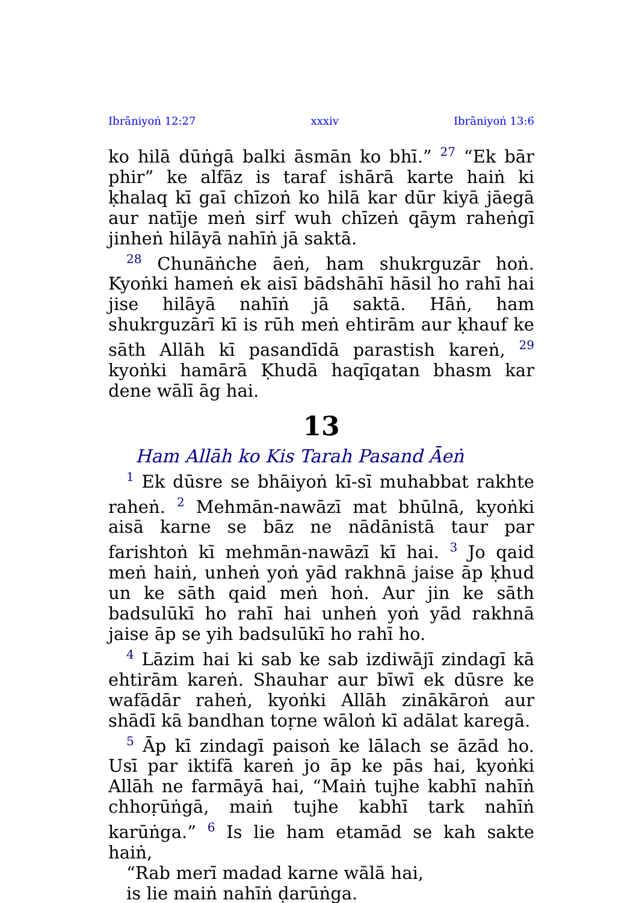Ibrāniyoṅ 12:27 xxxiv Ibrāniyoṅ 13:6
ko hilā dūṅgā balki āsmān ko bhī.” <sup>27</sup> “Ek bār phir” ke alfāz is taraf ishārā karte haiṅ ki ḳhalaq kī gaī chīzoṅ ko hilā kar dūr kiyā jāegā aur natīje meṅ sirf wuh chīzeṅ qāym raheṅgī jinheṅ hilāyā nahīṅ jā saktā.
<sup>28</sup> Chunāṅche āeṅ, ham shukrguzār hoṅ. Kyoṅki hameṅ ek aisī bādshāhī hāsil ho rahī hai jise hilāyā nahīṅ jā saktā. Hāṅ, ham shukrguzārī kī is rūh meṅ ehtirām aur ḳhauf ke sāth Allāh kī pasandīdā parastish kareṅ, <sup>29</sup> kyoṅki hamārā Ḳhudā haqīqatan bhasm kar dene wālī āg hai.
13
Ham Allāh ko Kis Tarah Pasand Āeṅ
<sup>1</sup> Ek dūsre se bhāiyoṅ kī-sī muhabbat rakhte raheṅ. <sup>2</sup> Mehmān-nawāzī mat bhūlnā, kyoṅki aisā karne se bāz ne nādānistā taur par farishtoṅ kī mehmān-nawāzī kī hai. <sup>3</sup> Jo qaid meṅ haiṅ, unheṅ yoṅ yād rakhnā jaise āp ḳhud un ke sāth qaid meṅ hoṅ. Aur jin ke sāth badsulūkī ho rahī hai unheṅ yoṅ yād rakhnā jaise āp se yih badsulūkī ho rahī ho.
<sup>4</sup> Lāzim hai ki sab ke sab izdiwājī zindagī kā ehtirām kareṅ. Shauhar aur bīwī ek dūsre ke wafādār raheṅ, kyoṅki Allāh zinākāroṅ aur shādī kā bandhan toṛne wāloṅ kī adālat karegā.
<sup>5</sup> Āp kī zindagī paisoṅ ke lālach se āzād ho. Usī par iktifā kareṅ jo āp ke pās hai, kyoṅki Allāh ne farmāyā hai, “Maiṅ tujhe kabhī nahīṅ chhoṛūṅgā, maiṅ tujhe kabhī tark nahīṅ karūṅga.” <sup>6</sup> Is lie ham etamād se kah sakte haiṅ,
“Rab merī madad karne wālā hai,
is lie maiṅ nahīṅ ḍarūṅga.